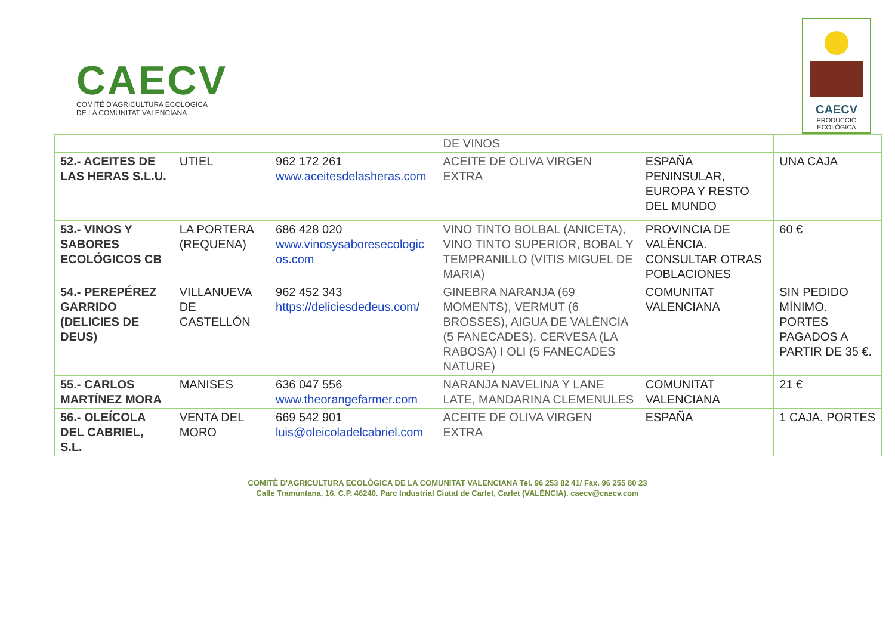CAECV
COMITÉ D'AGRICULTURA ECOLÒGICA
DE LA COMUNITAT VALENCIANA
CAECV
PRODUCCIÓ
ECOLÒGICA
| | | | DE VINOS | | |
| 52.- ACEITES DE LAS HERAS S.L.U. | UTIEL | 962 172 261 www.aceitesdelasheras.com | ACEITE DE OLIVA VIRGEN EXTRA | ESPAÑA PENINSULAR, EUROPA Y RESTO DEL MUNDO | UNA CAJA |
| 53.- VINOS Y SABORES ECOLÓGICOS CB | LA PORTERA (REQUENA) | 686 428 020 www.vinosysaboresecologic os.com | VINO TINTO BOLBAL (ANICETA), VINO TINTO SUPERIOR, BOBAL Y TEMPRANILLO (VITIS MIGUEL DE MARIA) | PROVINCIA DE VALÈNCIA. CONSULTAR OTRAS POBLACIONES | 60 € |
| 54.- PEREPÉREZ GARRIDO (DELICIES DE DEUS) | VILLANUEVA DE CASTELLÓN | 962 452 343 https://deliciesdedeus.com/ | GINEBRA NARANJA (69 MOMENTS), VERMUT (6 BROSSES), AIGUA DE VALÈNCIA (5 FANECADES), CERVESA (LA RABOSA) I OLI (5 FANECADES NATURE) | COMUNITAT VALENCIANA | SIN PEDIDO MÍNIMO. PORTES PAGADOS A PARTIR DE 35 €. |
| 55.- CARLOS MARTÍNEZ MORA | MANISES | 636 047 556 www.theorangefarmer.com | NARANJA NAVELINA Y LANE LATE, MANDARINA CLEMENULES | COMUNITAT VALENCIANA | 21 € |
| 56.- OLEÍCOLA DEL CABRIEL, S.L. | VENTA DEL MORO | 669 542 901 luis@oleicoladelcabriel.com | ACEITE DE OLIVA VIRGEN EXTRA | ESPAÑA | 1 CAJA. PORTES |
COMITÈ D'AGRICULTURA ECOLÒGICA DE LA COMUNITAT VALENCIANA Tel. 96 253 82 41/ Fax. 96 255 80 23
Calle Tramuntana, 16. C.P. 46240. Parc Industrial Ciutat de Carlet, Carlet (VALÈNCIA). caecv@caecv.com